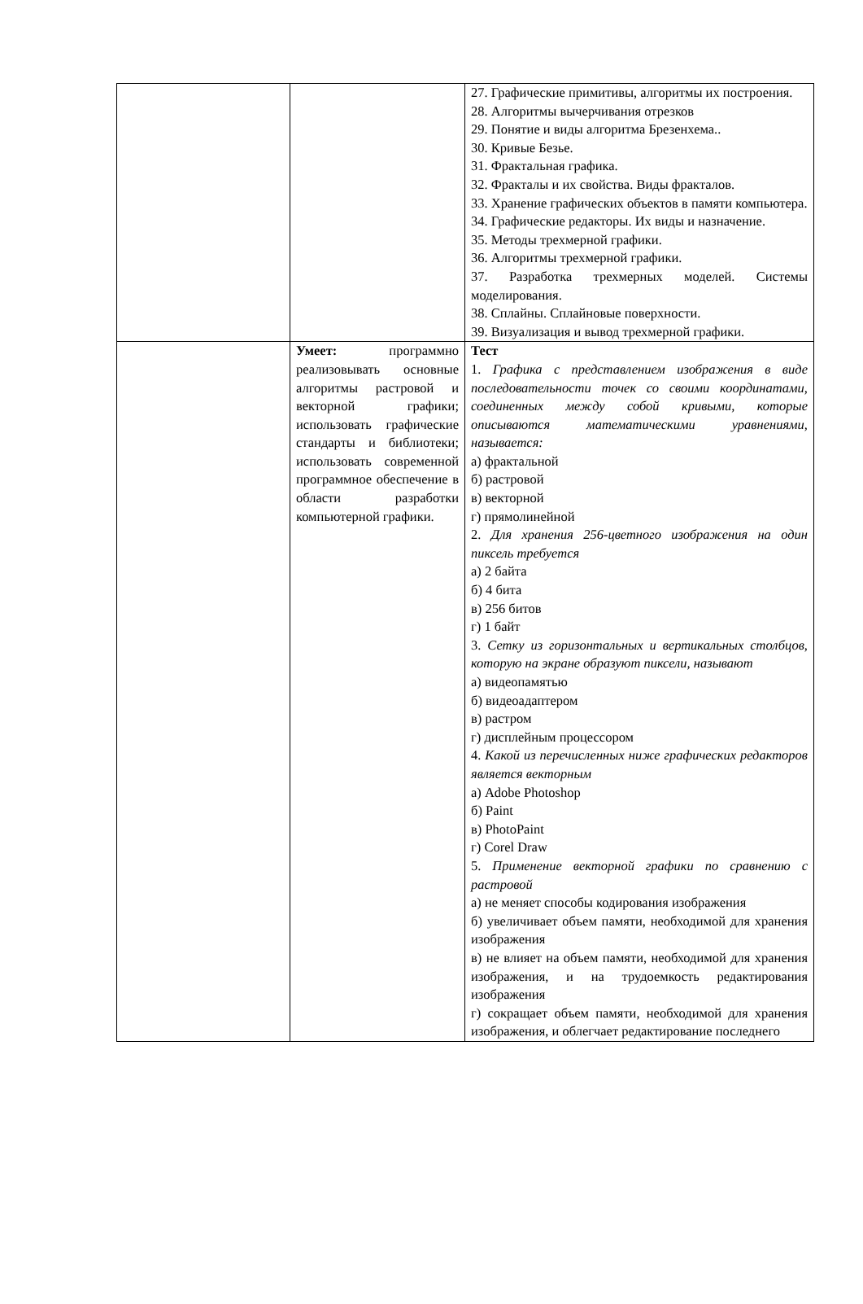| | | 27. Графические примитивы, алгоритмы их построения. 28. Алгоритмы вычерчивания отрезков 29. Понятие и виды алгоритма Брезенхема.. 30. Кривые Безье. 31. Фрактальная графика. 32. Фракталы и их свойства. Виды фракталов. 33. Хранение графических объектов в памяти компьютера. 34. Графические редакторы. Их виды и назначение. 35. Методы трехмерной графики. 36. Алгоритмы трехмерной графики. 37. Разработка трехмерных моделей. Системы моделирования. 38. Сплайны. Сплайновые поверхности. 39. Визуализация и вывод трехмерной графики. |
| | Умеет: программно реализовывать основные алгоритмы растровой и векторной графики; использовать графические стандарты и библиотеки; использовать современной программное обеспечение в области разработки компьютерной графики. | Тест 1. Графика с представлением изображения в виде последовательности точек со своими координатами, соединенных между собой кривыми, которые описываются математическими уравнениями, называется: а) фрактальной б) растровой в) векторной г) прямолинейной 2. Для хранения 256-цветного изображения на один пиксель требуется а) 2 байта б) 4 бита в) 256 битов г) 1 байт 3. Сетку из горизонтальных и вертикальных столбцов, которую на экране образуют пиксели, называют а) видеопамятью б) видеоадаптером в) растром г) дисплейным процессором 4. Какой из перечисленных ниже графических редакторов является векторным а) Adobe Photoshop б) Paint в) PhotoPaint г) Corel Draw 5. Применение векторной графики по сравнению с растровой а) не меняет способы кодирования изображения б) увеличивает объем памяти, необходимой для хранения изображения в) не влияет на объем памяти, необходимой для хранения изображения, и на трудоемкость редактирования изображения г) сокращает объем памяти, необходимой для хранения изображения, и облегчает редактирование последнего |